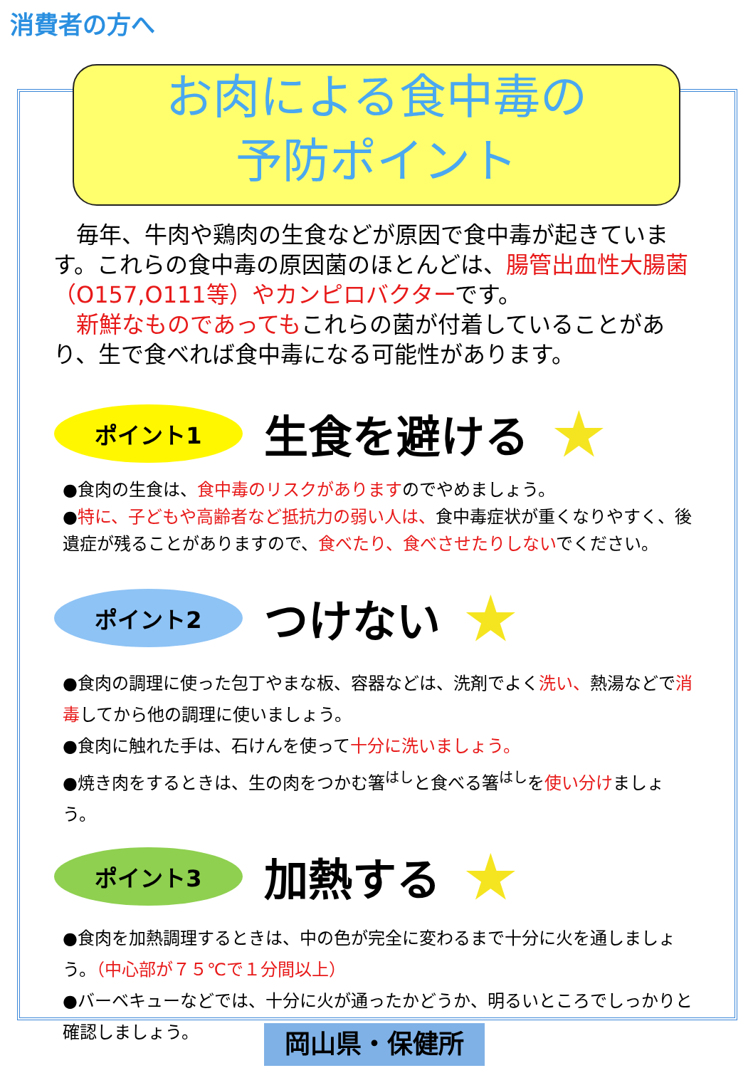消費者の方へ
お肉による食中毒の
予防ポイント
　毎年、牛肉や鶏肉の生食などが原因で食中毒が起きています。これらの食中毒の原因菌のほとんどは、腸管出血性大腸菌（O157,O111等）やカンピロバクターです。
　新鮮なものであってもこれらの菌が付着していることがあり、生で食べれば食中毒になる可能性があります。
ポイント1
生食を避ける
★
●食肉の生食は、食中毒のリスクがありますのでやめましょう。
●特に、子どもや高齢者など抵抗力の弱い人は、食中毒症状が重くなりやすく、後遺症が残ることがありますので、食べたり、食べさせたりしないでください。
ポイント2
つけない
★
●食肉の調理に使った包丁やまな板、容器などは、洗剤でよく洗い、熱湯などで消毒してから他の調理に使いましょう。
●食肉に触れた手は、石けんを使って十分に洗いましょう。
●焼き肉をするときは、生の肉をつかむ箸<sup>はし</sup>と食べる箸<sup>はし</sup>を使い分けましょう。
ポイント3
加熱する
★
●食肉を加熱調理するときは、中の色が完全に変わるまで十分に火を通しましょう。（中心部が７５℃で１分間以上）
●バーベキューなどでは、十分に火が通ったかどうか、明るいところでしっかりと確認しましょう。
岡山県・保健所